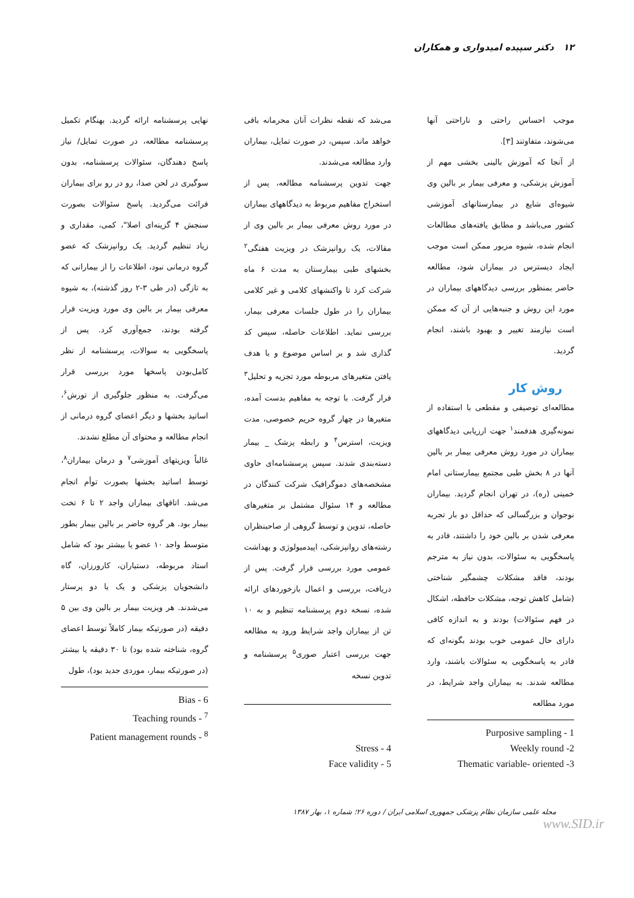۱۲ دکتر سپیده امیدواری و همکاران
موجب احساس راحتی و ناراحتی آنها می‌شوند، متفاوتند [۳].
از آنجا که آموزش بالینی بخشی مهم از آموزش پزشکی، و معرفی بیمار بر بالین وی شیوه‌ای شایع در بیمارستانهای آموزشی کشور می‌باشد و مطابق یافته‌های مطالعات انجام شده، شیوه مزبور ممکن است موجب ایجاد دیسترس در بیماران شود، مطالعه حاضر بمنظور بررسی دیدگاههای بیماران در مورد این روش و جنبه‌هایی از آن که ممکن است نیازمند تغییر و بهبود باشند، انجام گردید.
روش کار
مطالعه‌ای توصیفی و مقطعی با استفاده از نمونه‌گیری هدفمند<sup>۱</sup> جهت ارزیابی دیدگاههای بیماران در مورد روش معرفی بیمار بر بالین آنها در ۸ بخش طبی مجتمع بیمارستانی امام خمینی (ره)، در تهران انجام گردید. بیماران نوجوان و بزرگسالی که حداقل دو بار تجربه معرفی شدن بر بالین خود را داشتند، قادر به پاسخگویی به سئوالات، بدون نیاز به مترجم بودند، فاقد مشکلات چشمگیر شناختی (شامل کاهش توجه، مشکلات حافظه، اشکال در فهم سئوالات) بودند و به اندازه کافی دارای حال عمومی خوب بودند بگونه‌ای که قادر به پاسخگویی به سئوالات باشند، وارد مطالعه شدند. به بیماران واجد شرایط، در مورد مطالعه
Purposive sampling - 1
Weekly round -2
Thematic variable- oriented -3
می‌شد که نقطه نظرات آنان محرمانه باقی خواهد ماند. سپس، در صورت تمایل، بیماران وارد مطالعه می‌شدند.
جهت تدوین پرسشنامه مطالعه، پس از استخراج مفاهیم مربوط به دیدگاههای بیماران در مورد روش معرفی بیمار بر بالین وی از مقالات، یک روانپزشک در ویزیت هفتگی<sup>۲</sup> بخشهای طبی بیمارستان به مدت ۶ ماه شرکت کرد تا واکنشهای کلامی و غیر کلامی بیماران را در طول جلسات معرفی بیمار، بررسی نماید. اطلاعات حاصله، سپس کد گذاری شد و بر اساس موضوع و با هدف یافتن متغیرهای مربوطه مورد تجزیه و تحلیل<sup>۳</sup> قرار گرفت. با توجه به مفاهیم بدست آمده، متغیرها در چهار گروه حریم خصوصی، مدت ویزیت، استرس<sup>۴</sup> و رابطه پزشک _ بیمار دسته‌بندی شدند. سپس پرسشنامه‌ای حاوی مشخصه‌های دموگرافیک شرکت کنندگان در مطالعه و ۱۴ سئوال مشتمل بر متغیرهای حاصله، تدوین و توسط گروهی از صاحبنظران رشته‌های روانپزشکی، اپیدمیولوژی و بهداشت عمومی مورد بررسی قرار گرفت. پس از دریافت، بررسی و اعمال بازخوردهای ارائه شده، نسخه دوم پرسشنامه تنظیم و به ۱۰ تن از بیماران واجد شرایط ورود به مطالعه جهت بررسی اعتبار صوری<sup>۵</sup> پرسشنامه و تدوین نسخه
Stress - 4
Face validity - 5
نهایی پرسشنامه ارائه گردید. بهنگام تکمیل پرسشنامه مطالعه، در صورت تمایل/ نیاز پاسخ دهندگان، سئوالات پرسشنامه، بدون سوگیری در لحن صدا، رو در رو برای بیماران قرائت می‌گردید. پاسخ سئوالات بصورت سنجش ۴ گزینه‌ای اصلا"، کمی، مقداری و زیاد تنظیم گردید. یک روانپزشک که عضو گروه درمانی نبود، اطلاعات را از بیمارانی که به تازگی (در طی ۳-۲ روز گذشته)، به شیوه معرفی بیمار بر بالین وی مورد ویزیت قرار گرفته بودند، جمع‌آوری کرد. پس از پاسخگویی به سوالات، پرسشنامه از نظر کامل‌بودن پاسخها مورد بررسی قرار می‌گرفت. به منظور جلوگیری از تورش<sup>۶</sup>، اساتید بخشها و دیگر اعضای گروه درمانی از انجام مطالعه و محتوای آن مطلع نشدند.
غالباً ویزیتهای آموزشی<sup>۷</sup> و درمان بیماران<sup>۸</sup>، توسط اساتید بخشها بصورت توأم انجام می‌شد. اتاقهای بیماران واجد ۲ تا ۶ تخت بیمار بود. هر گروه حاضر بر بالین بیمار بطور متوسط واجد ۱۰ عضو یا بیشتر بود که شامل استاد مربوطه، دستیاران، کارورزان، گاه دانشجویان پزشکی و یک یا دو پرستار می‌شدند. هر ویزیت بیمار بر بالین وی بین ۵ دقیقه (در صورتیکه بیمار کاملاً توسط اعضای گروه، شناخته شده بود) تا ۳۰ دقیقه یا بیشتر (در صورتیکه بیمار، موردی جدید بود)، طول
Bias - 6
Teaching rounds - <sup>7</sup>
Patient management rounds - <sup>8</sup>
مجله علمی سازمان نظام پزشکی جمهوری اسلامی ایران / دوره ۲۶؛ شماره ۱، بهار ۱۳۸۷
www.SID.ir